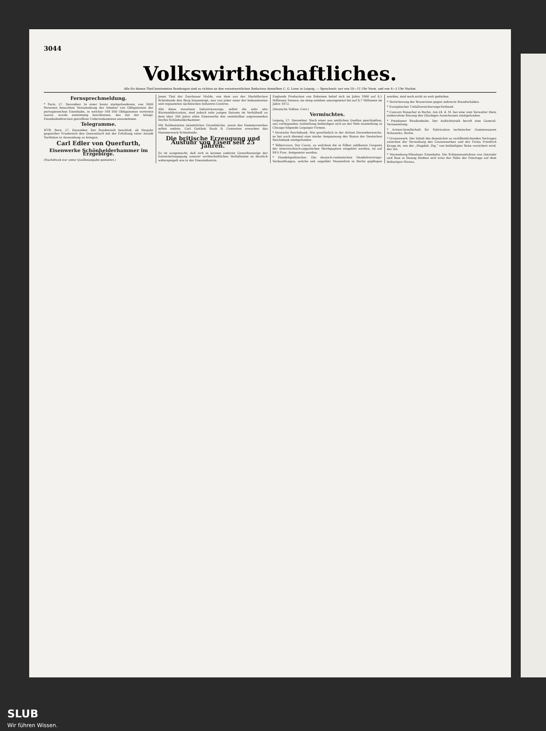3044
Volkswirthschaftliches.
Alle für diesen Theil bestimmten Sendungen sind zu richten an den verantwortlichen Redacteur desselben C. G. Lowe in Leipzig. — Sprechzeit: nur von 10—11 Uhr Vorm. und von 4—5 Uhr Nachm.
Fernsprechmeldung.
* Paris, 27. December. In einer heute stattgefundenen, von 3000 Personen besuchten Versammlung der Inhaber von Obligationen der portugiesischen Eisenbahn, in welcher 168 000 Obligationen vertreten waren, wurde einstimmig beschlossen, das mit der königl. Eisenbahndirection getroffene Uebereinkommen anzunehmen.
Telegramme.
WTB. Bern, 27. December. Der Bundesrath beschloß, ab Neujahr gegenüber Frankreich den Generaltarif mit der Erhöhung einer Anzahl Tarifsätze in Anwendung zu bringen.
Carl Edler von Querfurth,
Eisenwerke Schönheiderhammer im Erzgebirge.
(Nachdruck nur unter Quellenangabe gestattet.)
Jenes Thal der Zwickauer Mulde, von dem aus der Marktflecken Schönheide den Berg hinansteigt, war von jeher einer der bekanntesten und regsamsten sächsischen Industrie-Centren.
Alle diese einzelnen Industriezweige, selbst die sehr alte Bürstenfabrication, sind jedoch sehr jungen Datums im Verhältniß zu dem über 300 Jahre alten Eisenwerke des unmittelbar angrenzenden Dorfes Schönheiderhammer.
Mit Subhastation sämmtlicher Grundstücke, sowie des Hammerwerkes selbst endete. Carl Gottlieb Raub & Consorten erwarben das Hammerwerk Schönheide.
Die britische Erzeugung und Ausfuhr von Eisen seit 25 Jahren.
Es ist ausgemacht, daß sich in keinem anderen Gewerbszweige der Entwickelungsgang unserer wirthschaftlichen Verhältnisse so deutlich widerspiegelt wie in der Eisenindustrie.
Englands Production von Roheisen belief sich im Jahre 1866 auf 4,5 Millionen Tonnen; sie stieg seitdem unausgesetzt bis auf 6,7 Millionen im Jahre 1872.
(Deutsche Volksw. Corr.)
Vermischtes.
Leipzig, 27. December. Nach einer aus amtlichen Quellen geschöpften, uns vorliegenden Aufstellung betheiligen sich an der Welt-Ausstellung in Chicago folgende Leipziger Firmen.
* Deutsche Reichsbank. Wie gewöhnlich in der dritten Decemberwoche, so hat auch diesmal eine starke Anspannung des Status der Deutschen Reichsbank stattgefunden.
* Silbercours. Der Cours, zu welchem die in Silber zahlbaren Coupons der österreichisch-ungarischen Werthpapiere eingelöst werden, ist auf 84⅛ Proc. festgesetzt worden.
* Handelspolitisches. Die deutsch-rumänischen Handelsvertrags-Verhandlungen, welche seit ungefähr Monatsfrist in Berlin gepflogen werden, sind noch nicht so weit gediehen.
* Versicherung der Brauereien gegen indirecte Brandschäden.
* Europäischer Unfallversicherungs-Verband.
* Concurs Ronacher in Berlin. Am 24. d. M. hat eine vom Verwalter Dietz einberufene Sitzung des Gläubiger-Ausschusses stattgefunden.
* Potsdamer Straßenbahn. Der Aufsichtsrath beruft eine General-Versammlung.
* Actien-Gesellschaft für Fabrication technischer Gummiwaaren Schwanitz, Berlin.
* Grusonwerk. Der Inhalt des demnächst zu veröffentlichenden Vertrages zwischen der Verwaltung des Grusonwerkes und der Firma Friedrich Krupp ist, wie der „Magdeb. Ztg.“ von betheiligter Seite versichert wird, der Art.
* Marienburg-Mlawkaer Eisenbahn. Die Schienenanfuhren von Getreide und Saat in Danzig bleiben sich trotz der Nähe der Feiertage auf dem bisherigen Niveau.
SLUB
Wir führen Wissen.